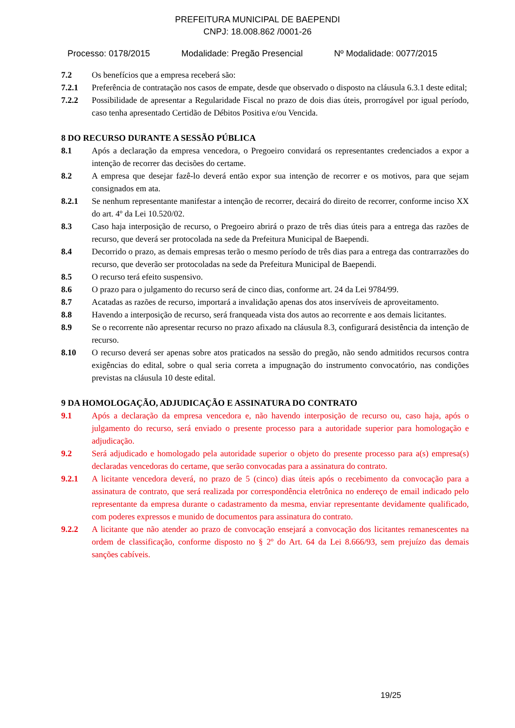PREFEITURA MUNICIPAL DE BAEPENDI
CNPJ: 18.008.862 /0001-26
Processo: 0178/2015 Modalidade: Pregão Presencial Nº Modalidade: 0077/2015
7.2 Os benefícios que a empresa receberá são:
7.2.1 Preferência de contratação nos casos de empate, desde que observado o disposto na cláusula 6.3.1 deste edital;
7.2.2 Possibilidade de apresentar a Regularidade Fiscal no prazo de dois dias úteis, prorrogável por igual período, caso tenha apresentado Certidão de Débitos Positiva e/ou Vencida.
8 DO RECURSO DURANTE A SESSÃO PÚBLICA
8.1 Após a declaração da empresa vencedora, o Pregoeiro convidará os representantes credenciados a expor a intenção de recorrer das decisões do certame.
8.2 A empresa que desejar fazê-lo deverá então expor sua intenção de recorrer e os motivos, para que sejam consignados em ata.
8.2.1 Se nenhum representante manifestar a intenção de recorrer, decairá do direito de recorrer, conforme inciso XX do art. 4º da Lei 10.520/02.
8.3 Caso haja interposição de recurso, o Pregoeiro abrirá o prazo de três dias úteis para a entrega das razões de recurso, que deverá ser protocolada na sede da Prefeitura Municipal de Baependi.
8.4 Decorrido o prazo, as demais empresas terão o mesmo período de três dias para a entrega das contrarrazões do recurso, que deverão ser protocoladas na sede da Prefeitura Municipal de Baependi.
8.5 O recurso terá efeito suspensivo.
8.6 O prazo para o julgamento do recurso será de cinco dias, conforme art. 24 da Lei 9784/99.
8.7 Acatadas as razões de recurso, importará a invalidação apenas dos atos inservíveis de aproveitamento.
8.8 Havendo a interposição de recurso, será franqueada vista dos autos ao recorrente e aos demais licitantes.
8.9 Se o recorrente não apresentar recurso no prazo afixado na cláusula 8.3, configurará desistência da intenção de recurso.
8.10 O recurso deverá ser apenas sobre atos praticados na sessão do pregão, não sendo admitidos recursos contra exigências do edital, sobre o qual seria correta a impugnação do instrumento convocatório, nas condições previstas na cláusula 10 deste edital.
9 DA HOMOLOGAÇÃO, ADJUDICAÇÃO E ASSINATURA DO CONTRATO
9.1 Após a declaração da empresa vencedora e, não havendo interposição de recurso ou, caso haja, após o julgamento do recurso, será enviado o presente processo para a autoridade superior para homologação e adjudicação.
9.2 Será adjudicado e homologado pela autoridade superior o objeto do presente processo para a(s) empresa(s) declaradas vencedoras do certame, que serão convocadas para a assinatura do contrato.
9.2.1 A licitante vencedora deverá, no prazo de 5 (cinco) dias úteis após o recebimento da convocação para a assinatura de contrato, que será realizada por correspondência eletrônica no endereço de email indicado pelo representante da empresa durante o cadastramento da mesma, enviar representante devidamente qualificado, com poderes expressos e munido de documentos para assinatura do contrato.
9.2.2 A licitante que não atender ao prazo de convocação ensejará a convocação dos licitantes remanescentes na ordem de classificação, conforme disposto no § 2º do Art. 64 da Lei 8.666/93, sem prejuízo das demais sanções cabíveis.
19/25